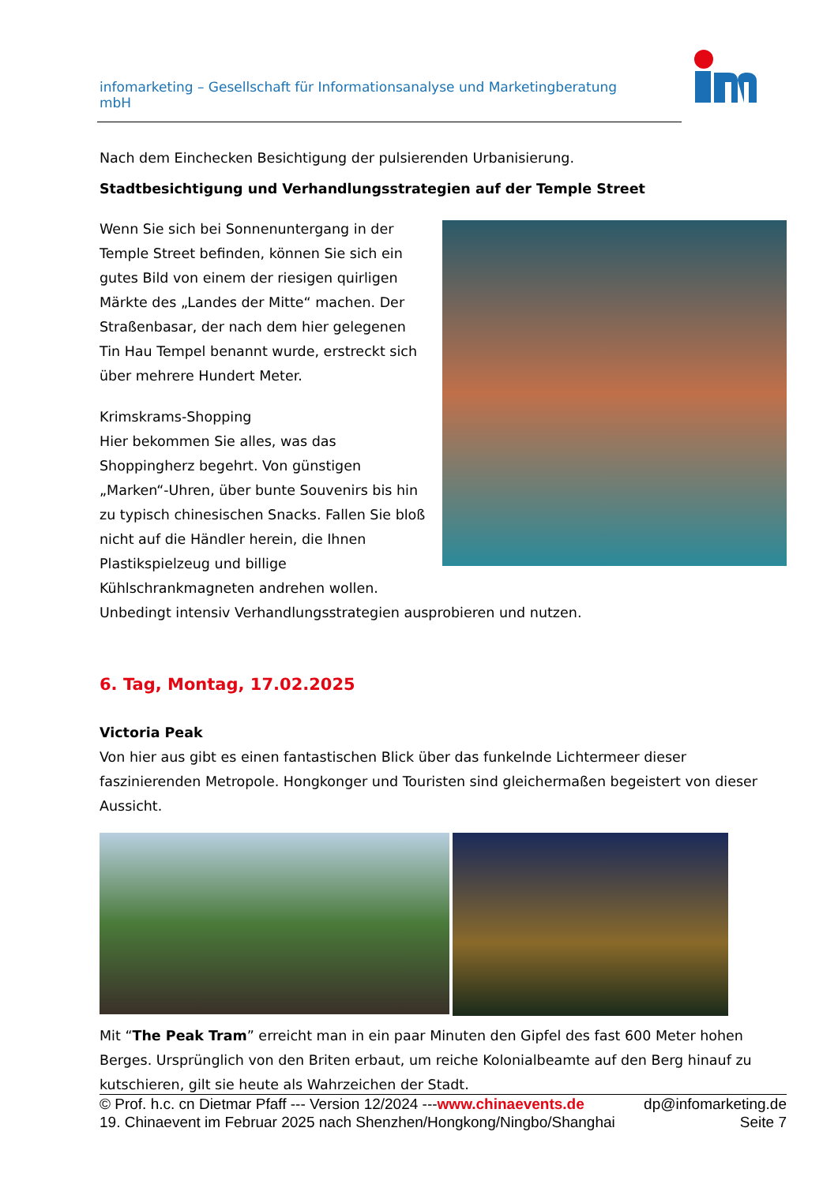infomarketing – Gesellschaft für Informationsanalyse und Marketingberatung mbH
Nach dem Einchecken Besichtigung der pulsierenden Urbanisierung.
Stadtbesichtigung und Verhandlungsstrategien auf der Temple Street
Wenn Sie sich bei Sonnenuntergang in der Temple Street befinden, können Sie sich ein gutes Bild von einem der riesigen quirligen Märkte des „Landes der Mitte“ machen. Der Straßenbasar, der nach dem hier gelegenen Tin Hau Tempel benannt wurde, erstreckt sich über mehrere Hundert Meter.
Krimskrams-Shopping
Hier bekommen Sie alles, was das Shoppingherz begehrt. Von günstigen „Marken“-Uhren, über bunte Souvenirs bis hin zu typisch chinesischen Snacks. Fallen Sie bloß nicht auf die Händler herein, die Ihnen Plastikspielzeug und billige Kühlschrankmagneten andrehen wollen.
Unbedingt intensiv Verhandlungsstrategien ausprobieren und nutzen.
6. Tag, Montag, 17.02.2025
Victoria Peak
Von hier aus gibt es einen fantastischen Blick über das funkelnde Lichtermeer dieser faszinierenden Metropole. Hongkonger und Touristen sind gleichermaßen begeistert von dieser Aussicht.
Mit “The Peak Tram” erreicht man in ein paar Minuten den Gipfel des fast 600 Meter hohen Berges. Ursprünglich von den Briten erbaut, um reiche Kolonialbeamte auf den Berg hinauf zu kutschieren, gilt sie heute als Wahrzeichen der Stadt.
© Prof. h.c. cn Dietmar Pfaff --- Version 12/2024 ---www.chinaevents.de dp@infomarketing.de
19. Chinaevent im Februar 2025 nach Shenzhen/Hongkong/Ningbo/Shanghai Seite 7